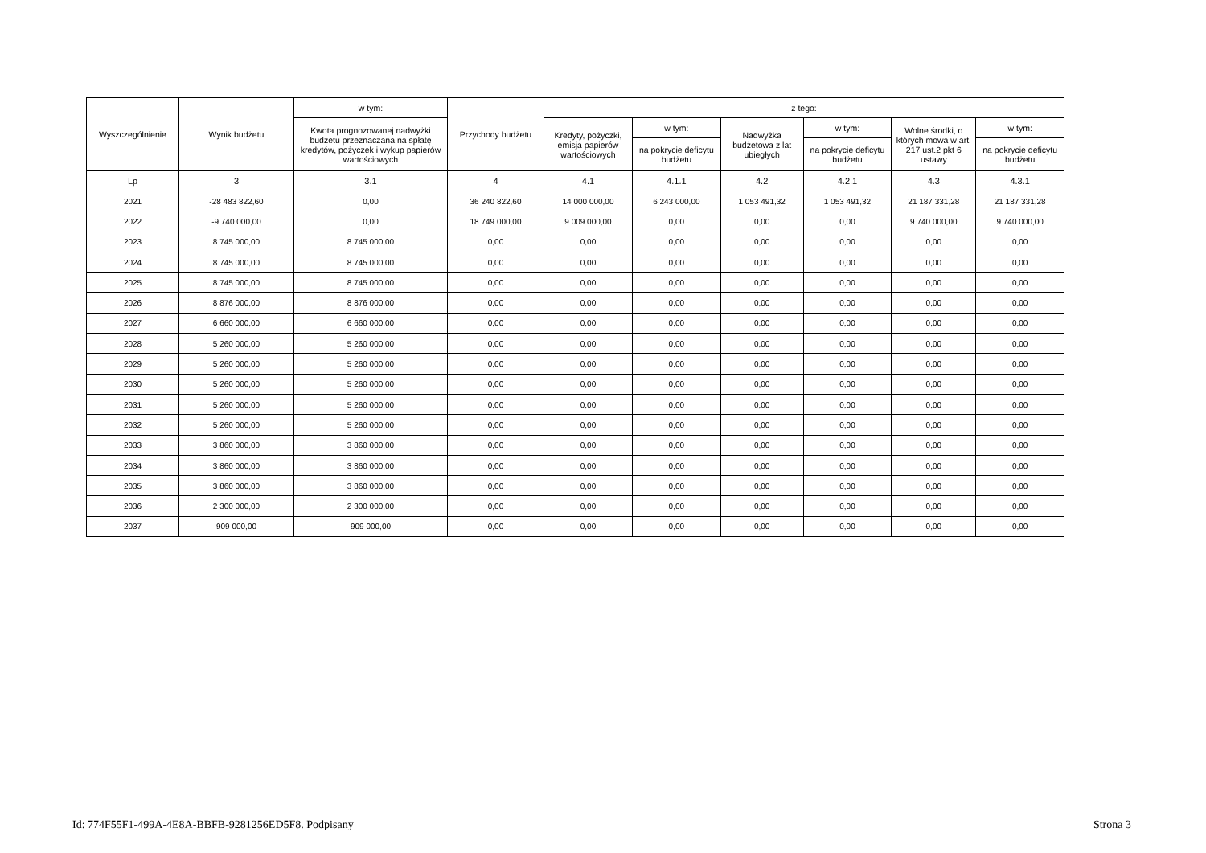| Wyszczególnienie | Wynik budżetu | w tym: | Przychody budżetu | z tego: | | | | | |
| --- | --- | --- | --- | --- | --- | --- | --- | --- | --- |
| | | Kwota prognozowanej nadwyżki budżetu przeznaczana na spłatę kredytów, pożyczek i wykup papierów wartościowych | | Kredyty, pożyczki, emisja papierów wartościowych | w tym: | Nadwyżka budżetowa z lat ubiegłych | w tym: | Wolne środki, o których mowa w art. 217 ust.2 pkt 6 ustawy | w tym: |
| | | | | | na pokrycie deficytu budżetu | | na pokrycie deficytu budżetu | | na pokrycie deficytu budżetu |
| Lp | 3 | 3.1 | 4 | 4.1 | 4.1.1 | 4.2 | 4.2.1 | 4.3 | 4.3.1 |
| 2021 | -28 483 822,60 | 0,00 | 36 240 822,60 | 14 000 000,00 | 6 243 000,00 | 1 053 491,32 | 1 053 491,32 | 21 187 331,28 | 21 187 331,28 |
| 2022 | -9 740 000,00 | 0,00 | 18 749 000,00 | 9 009 000,00 | 0,00 | 0,00 | 0,00 | 9 740 000,00 | 9 740 000,00 |
| 2023 | 8 745 000,00 | 8 745 000,00 | 0,00 | 0,00 | 0,00 | 0,00 | 0,00 | 0,00 | 0,00 |
| 2024 | 8 745 000,00 | 8 745 000,00 | 0,00 | 0,00 | 0,00 | 0,00 | 0,00 | 0,00 | 0,00 |
| 2025 | 8 745 000,00 | 8 745 000,00 | 0,00 | 0,00 | 0,00 | 0,00 | 0,00 | 0,00 | 0,00 |
| 2026 | 8 876 000,00 | 8 876 000,00 | 0,00 | 0,00 | 0,00 | 0,00 | 0,00 | 0,00 | 0,00 |
| 2027 | 6 660 000,00 | 6 660 000,00 | 0,00 | 0,00 | 0,00 | 0,00 | 0,00 | 0,00 | 0,00 |
| 2028 | 5 260 000,00 | 5 260 000,00 | 0,00 | 0,00 | 0,00 | 0,00 | 0,00 | 0,00 | 0,00 |
| 2029 | 5 260 000,00 | 5 260 000,00 | 0,00 | 0,00 | 0,00 | 0,00 | 0,00 | 0,00 | 0,00 |
| 2030 | 5 260 000,00 | 5 260 000,00 | 0,00 | 0,00 | 0,00 | 0,00 | 0,00 | 0,00 | 0,00 |
| 2031 | 5 260 000,00 | 5 260 000,00 | 0,00 | 0,00 | 0,00 | 0,00 | 0,00 | 0,00 | 0,00 |
| 2032 | 5 260 000,00 | 5 260 000,00 | 0,00 | 0,00 | 0,00 | 0,00 | 0,00 | 0,00 | 0,00 |
| 2033 | 3 860 000,00 | 3 860 000,00 | 0,00 | 0,00 | 0,00 | 0,00 | 0,00 | 0,00 | 0,00 |
| 2034 | 3 860 000,00 | 3 860 000,00 | 0,00 | 0,00 | 0,00 | 0,00 | 0,00 | 0,00 | 0,00 |
| 2035 | 3 860 000,00 | 3 860 000,00 | 0,00 | 0,00 | 0,00 | 0,00 | 0,00 | 0,00 | 0,00 |
| 2036 | 2 300 000,00 | 2 300 000,00 | 0,00 | 0,00 | 0,00 | 0,00 | 0,00 | 0,00 | 0,00 |
| 2037 | 909 000,00 | 909 000,00 | 0,00 | 0,00 | 0,00 | 0,00 | 0,00 | 0,00 | 0,00 |
Id: 774F55F1-499A-4E8A-BBFB-9281256ED5F8. Podpisany Strona 3